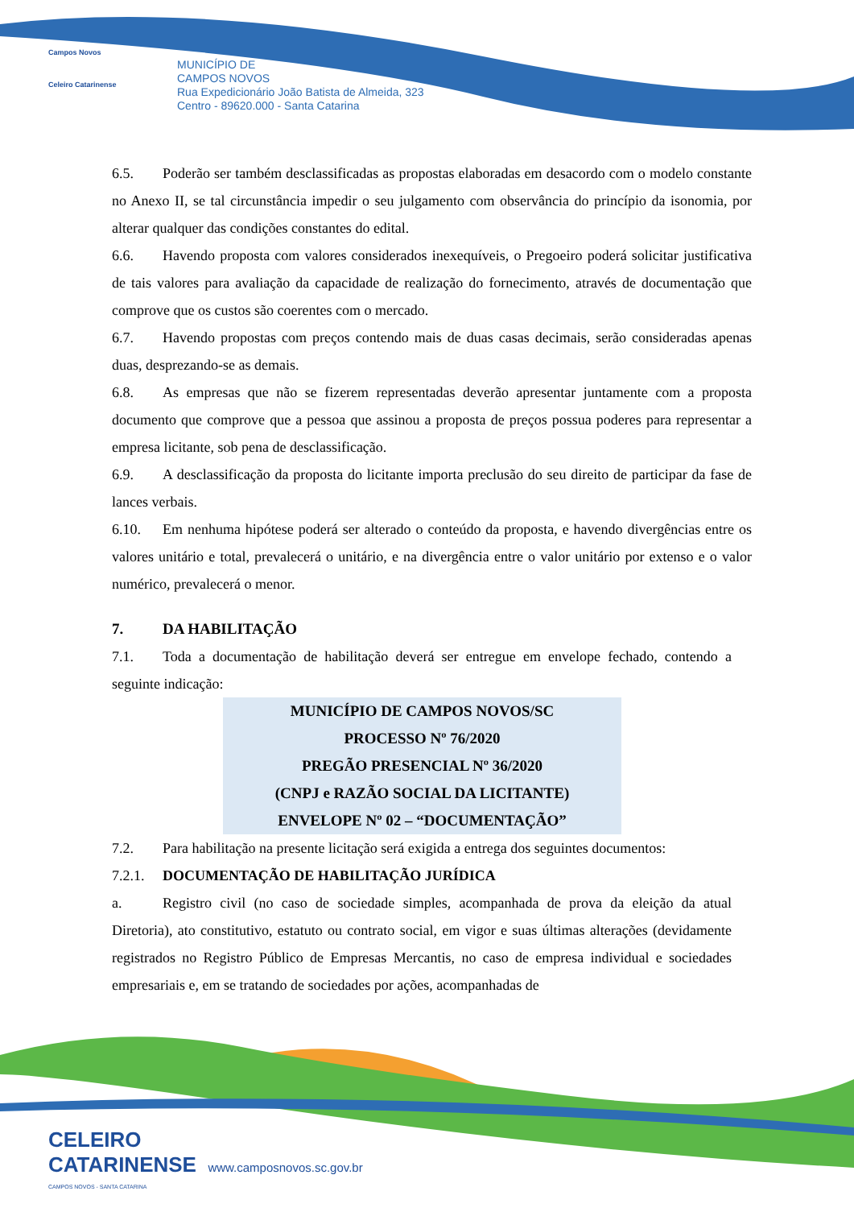Campos Novos
Celeiro Catarinense
MUNICÍPIO DE
CAMPOS NOVOS
Rua Expedicionário João Batista de Almeida, 323
Centro - 89620.000 - Santa Catarina
6.5. Poderão ser também desclassificadas as propostas elaboradas em desacordo com o modelo constante no Anexo II, se tal circunstância impedir o seu julgamento com observância do princípio da isonomia, por alterar qualquer das condições constantes do edital.
6.6. Havendo proposta com valores considerados inexequíveis, o Pregoeiro poderá solicitar justificativa de tais valores para avaliação da capacidade de realização do fornecimento, através de documentação que comprove que os custos são coerentes com o mercado.
6.7. Havendo propostas com preços contendo mais de duas casas decimais, serão consideradas apenas duas, desprezando-se as demais.
6.8. As empresas que não se fizerem representadas deverão apresentar juntamente com a proposta documento que comprove que a pessoa que assinou a proposta de preços possua poderes para representar a empresa licitante, sob pena de desclassificação.
6.9. A desclassificação da proposta do licitante importa preclusão do seu direito de participar da fase de lances verbais.
6.10. Em nenhuma hipótese poderá ser alterado o conteúdo da proposta, e havendo divergências entre os valores unitário e total, prevalecerá o unitário, e na divergência entre o valor unitário por extenso e o valor numérico, prevalecerá o menor.
7. DA HABILITAÇÃO
7.1. Toda a documentação de habilitação deverá ser entregue em envelope fechado, contendo a seguinte indicação:
MUNICÍPIO DE CAMPOS NOVOS/SC
PROCESSO Nº 76/2020
PREGÃO PRESENCIAL Nº 36/2020
(CNPJ e RAZÃO SOCIAL DA LICITANTE)
ENVELOPE Nº 02 – “DOCUMENTAÇÃO”
7.2. Para habilitação na presente licitação será exigida a entrega dos seguintes documentos:
7.2.1. DOCUMENTAÇÃO DE HABILITAÇÃO JURÍDICA
a. Registro civil (no caso de sociedade simples, acompanhada de prova da eleição da atual Diretoria), ato constitutivo, estatuto ou contrato social, em vigor e suas últimas alterações (devidamente registrados no Registro Público de Empresas Mercantis, no caso de empresa individual e sociedades empresariais e, em se tratando de sociedades por ações, acompanhadas de
CELEIRO
CATARINENSE www.camposnovos.sc.gov.br
CAMPOS NOVOS - SANTA CATARINA